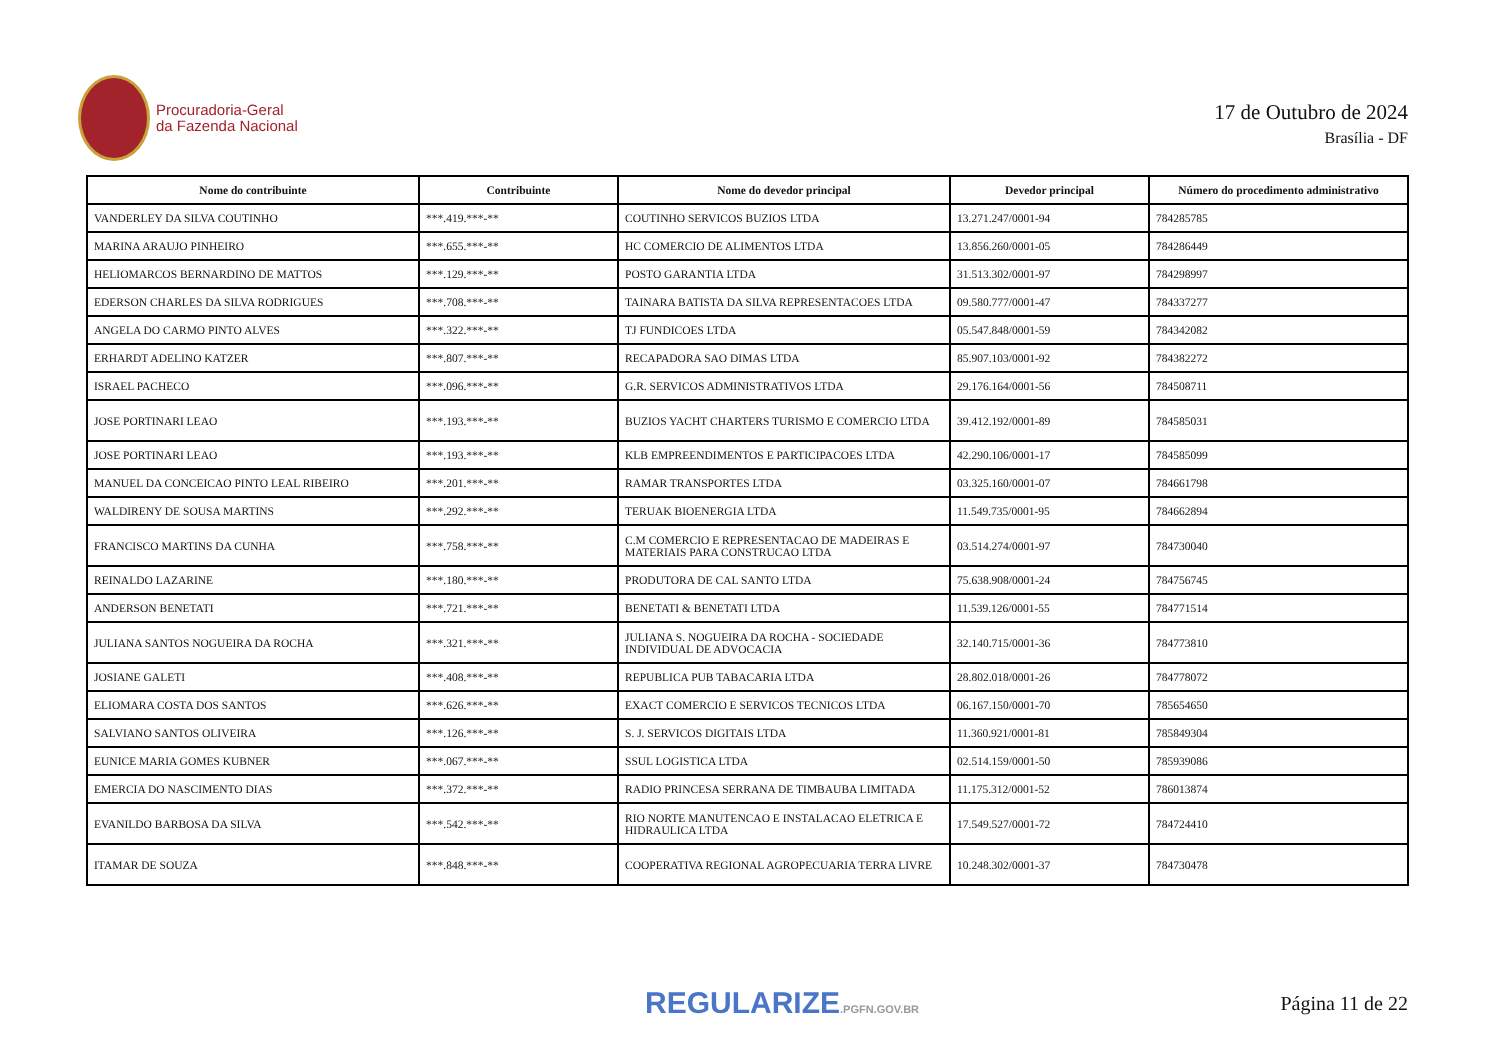Procuradoria-Geral
da Fazenda Nacional
17 de Outubro de 2024
Brasília - DF
| Nome do contribuinte | Contribuinte | Nome do devedor principal | Devedor principal | Número do procedimento administrativo |
| --- | --- | --- | --- | --- |
| VANDERLEY DA SILVA COUTINHO | ***.419.***-** | COUTINHO SERVICOS BUZIOS LTDA | 13.271.247/0001-94 | 784285785 |
| MARINA ARAUJO PINHEIRO | ***.655.***-** | HC COMERCIO DE ALIMENTOS LTDA | 13.856.260/0001-05 | 784286449 |
| HELIOMARCOS BERNARDINO DE MATTOS | ***.129.***-** | POSTO GARANTIA LTDA | 31.513.302/0001-97 | 784298997 |
| EDERSON CHARLES DA SILVA RODRIGUES | ***.708.***-** | TAINARA BATISTA DA SILVA REPRESENTACOES LTDA | 09.580.777/0001-47 | 784337277 |
| ANGELA DO CARMO PINTO ALVES | ***.322.***-** | TJ FUNDICOES LTDA | 05.547.848/0001-59 | 784342082 |
| ERHARDT ADELINO KATZER | ***.807.***-** | RECAPADORA SAO DIMAS LTDA | 85.907.103/0001-92 | 784382272 |
| ISRAEL PACHECO | ***.096.***-** | G.R. SERVICOS ADMINISTRATIVOS LTDA | 29.176.164/0001-56 | 784508711 |
| JOSE PORTINARI LEAO | ***.193.***-** | BUZIOS YACHT CHARTERS TURISMO E COMERCIO LTDA | 39.412.192/0001-89 | 784585031 |
| JOSE PORTINARI LEAO | ***.193.***-** | KLB EMPREENDIMENTOS E PARTICIPACOES LTDA | 42.290.106/0001-17 | 784585099 |
| MANUEL DA CONCEICAO PINTO LEAL RIBEIRO | ***.201.***-** | RAMAR TRANSPORTES LTDA | 03.325.160/0001-07 | 784661798 |
| WALDIRENY DE SOUSA MARTINS | ***.292.***-** | TERUAK BIOENERGIA LTDA | 11.549.735/0001-95 | 784662894 |
| FRANCISCO MARTINS DA CUNHA | ***.758.***-** | C.M COMERCIO E REPRESENTACAO DE MADEIRAS E MATERIAIS PARA CONSTRUCAO LTDA | 03.514.274/0001-97 | 784730040 |
| REINALDO LAZARINE | ***.180.***-** | PRODUTORA DE CAL SANTO LTDA | 75.638.908/0001-24 | 784756745 |
| ANDERSON BENETATI | ***.721.***-** | BENETATI & BENETATI LTDA | 11.539.126/0001-55 | 784771514 |
| JULIANA SANTOS NOGUEIRA DA ROCHA | ***.321.***-** | JULIANA S. NOGUEIRA DA ROCHA - SOCIEDADE INDIVIDUAL DE ADVOCACIA | 32.140.715/0001-36 | 784773810 |
| JOSIANE GALETI | ***.408.***-** | REPUBLICA PUB TABACARIA LTDA | 28.802.018/0001-26 | 784778072 |
| ELIOMARA COSTA DOS SANTOS | ***.626.***-** | EXACT COMERCIO E SERVICOS TECNICOS LTDA | 06.167.150/0001-70 | 785654650 |
| SALVIANO SANTOS OLIVEIRA | ***.126.***-** | S. J. SERVICOS DIGITAIS LTDA | 11.360.921/0001-81 | 785849304 |
| EUNICE MARIA GOMES KUBNER | ***.067.***-** | SSUL LOGISTICA LTDA | 02.514.159/0001-50 | 785939086 |
| EMERCIA DO NASCIMENTO DIAS | ***.372.***-** | RADIO PRINCESA SERRANA DE TIMBAUBA LIMITADA | 11.175.312/0001-52 | 786013874 |
| EVANILDO BARBOSA DA SILVA | ***.542.***-** | RIO NORTE MANUTENCAO E INSTALACAO ELETRICA E HIDRAULICA LTDA | 17.549.527/0001-72 | 784724410 |
| ITAMAR DE SOUZA | ***.848.***-** | COOPERATIVA REGIONAL AGROPECUARIA TERRA LIVRE | 10.248.302/0001-37 | 784730478 |
REGULARIZE.PGFN.GOV.BR
Página 11 de 22